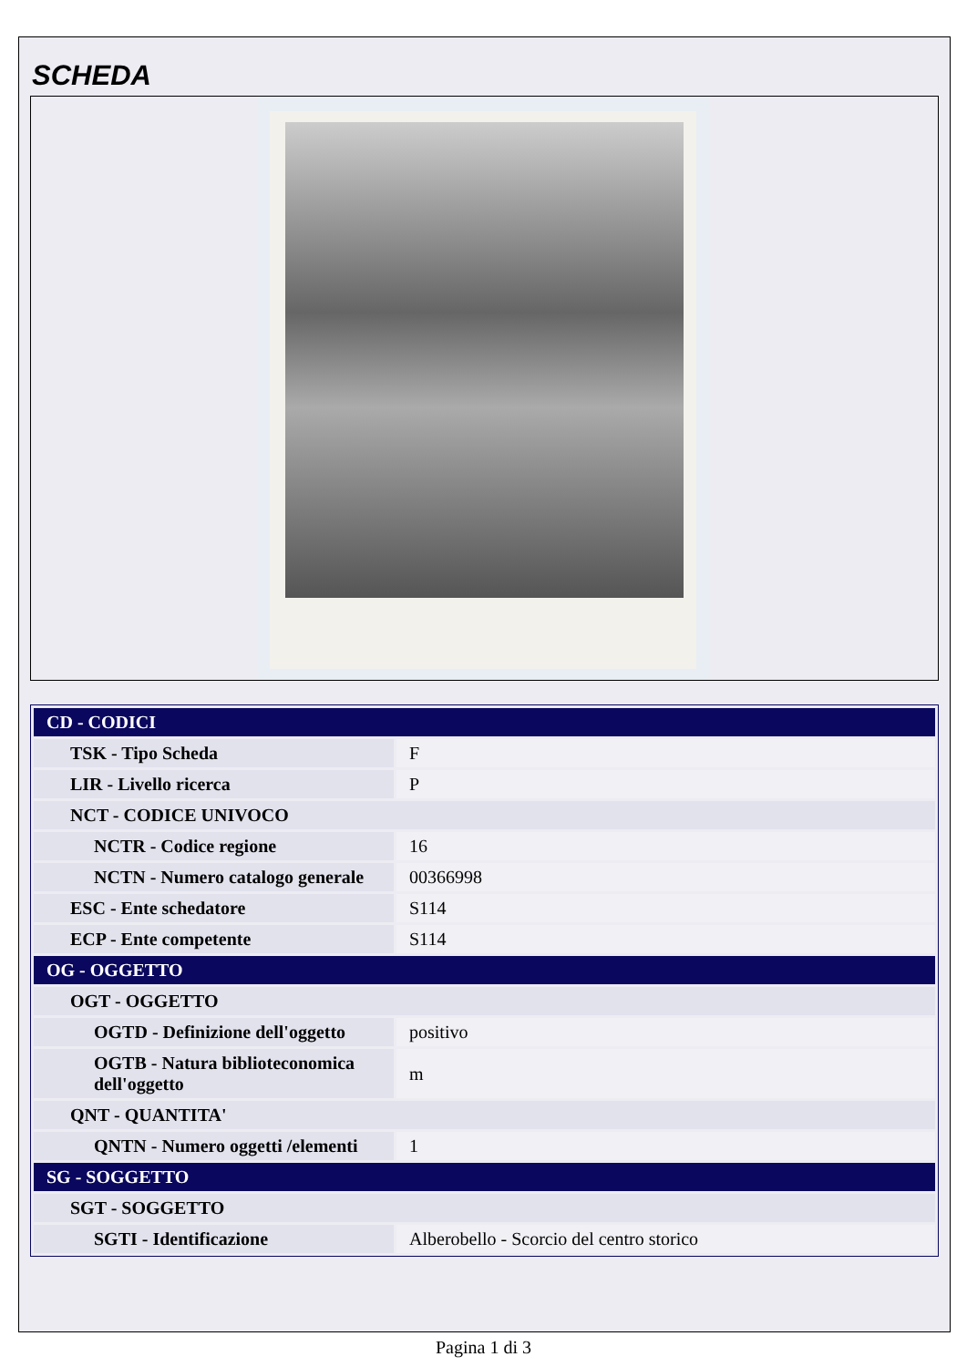SCHEDA
| CD - CODICI | |
| TSK - Tipo Scheda | F |
| LIR - Livello ricerca | P |
| NCT - CODICE UNIVOCO | |
| NCTR - Codice regione | 16 |
| NCTN - Numero catalogo generale | 00366998 |
| ESC - Ente schedatore | S114 |
| ECP - Ente competente | S114 |
| OG - OGGETTO | |
| OGT - OGGETTO | |
| OGTD - Definizione dell'oggetto | positivo |
| OGTB - Natura biblioteconomica dell'oggetto | m |
| QNT - QUANTITA' | |
| QNTN - Numero oggetti /elementi | 1 |
| SG - SOGGETTO | |
| SGT - SOGGETTO | |
| SGTI - Identificazione | Alberobello - Scorcio del centro storico |
Pagina 1 di 3